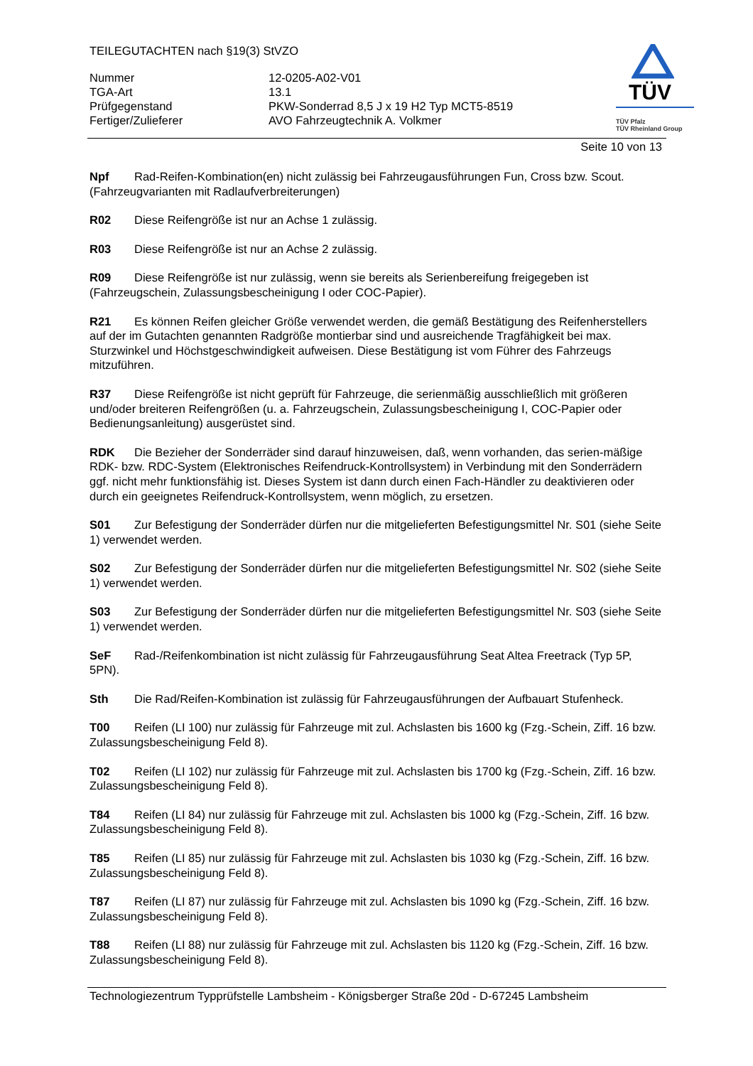TEILEGUTACHTEN nach §19(3) StVZO
| Nummer | 12-0205-A02-V01 |
| TGA-Art | 13.1 |
| Prüfgegenstand | PKW-Sonderrad 8,5 J x 19 H2 Typ MCT5-8519 |
| Fertiger/Zulieferer | AVO Fahrzeugtechnik A. Volkmer |
TÜV
TÜV Pfalz
TÜV Rheinland Group
Seite 10 von 13
Npf Rad-Reifen-Kombination(en) nicht zulässig bei Fahrzeugausführungen Fun, Cross bzw. Scout. (Fahrzeugvarianten mit Radlaufverbreiterungen)
R02 Diese Reifengröße ist nur an Achse 1 zulässig.
R03 Diese Reifengröße ist nur an Achse 2 zulässig.
R09 Diese Reifengröße ist nur zulässig, wenn sie bereits als Serienbereifung freigegeben ist (Fahrzeugschein, Zulassungsbescheinigung I oder COC-Papier).
R21 Es können Reifen gleicher Größe verwendet werden, die gemäß Bestätigung des Reifenherstellers auf der im Gutachten genannten Radgröße montierbar sind und ausreichende Tragfähigkeit bei max. Sturzwinkel und Höchstgeschwindigkeit aufweisen. Diese Bestätigung ist vom Führer des Fahrzeugs mitzuführen.
R37 Diese Reifengröße ist nicht geprüft für Fahrzeuge, die serienmäßig ausschließlich mit größeren und/oder breiteren Reifengrößen (u. a. Fahrzeugschein, Zulassungsbescheinigung I, COC-Papier oder Bedienungsanleitung) ausgerüstet sind.
RDK Die Bezieher der Sonderräder sind darauf hinzuweisen, daß, wenn vorhanden, das serien-mäßige RDK- bzw. RDC-System (Elektronisches Reifendruck-Kontrollsystem) in Verbindung mit den Sonderrädern ggf. nicht mehr funktionsfähig ist. Dieses System ist dann durch einen Fach-Händler zu deaktivieren oder durch ein geeignetes Reifendruck-Kontrollsystem, wenn möglich, zu ersetzen.
S01 Zur Befestigung der Sonderräder dürfen nur die mitgelieferten Befestigungsmittel Nr. S01 (siehe Seite 1) verwendet werden.
S02 Zur Befestigung der Sonderräder dürfen nur die mitgelieferten Befestigungsmittel Nr. S02 (siehe Seite 1) verwendet werden.
S03 Zur Befestigung der Sonderräder dürfen nur die mitgelieferten Befestigungsmittel Nr. S03 (siehe Seite 1) verwendet werden.
SeF Rad-/Reifenkombination ist nicht zulässig für Fahrzeugausführung Seat Altea Freetrack (Typ 5P, 5PN).
Sth Die Rad/Reifen-Kombination ist zulässig für Fahrzeugausführungen der Aufbauart Stufenheck.
T00 Reifen (LI 100) nur zulässig für Fahrzeuge mit zul. Achslasten bis 1600 kg (Fzg.-Schein, Ziff. 16 bzw. Zulassungsbescheinigung Feld 8).
T02 Reifen (LI 102) nur zulässig für Fahrzeuge mit zul. Achslasten bis 1700 kg (Fzg.-Schein, Ziff. 16 bzw. Zulassungsbescheinigung Feld 8).
T84 Reifen (LI 84) nur zulässig für Fahrzeuge mit zul. Achslasten bis 1000 kg (Fzg.-Schein, Ziff. 16 bzw. Zulassungsbescheinigung Feld 8).
T85 Reifen (LI 85) nur zulässig für Fahrzeuge mit zul. Achslasten bis 1030 kg (Fzg.-Schein, Ziff. 16 bzw. Zulassungsbescheinigung Feld 8).
T87 Reifen (LI 87) nur zulässig für Fahrzeuge mit zul. Achslasten bis 1090 kg (Fzg.-Schein, Ziff. 16 bzw. Zulassungsbescheinigung Feld 8).
T88 Reifen (LI 88) nur zulässig für Fahrzeuge mit zul. Achslasten bis 1120 kg (Fzg.-Schein, Ziff. 16 bzw. Zulassungsbescheinigung Feld 8).
Technologiezentrum Typprüfstelle Lambsheim - Königsberger Straße 20d - D-67245 Lambsheim